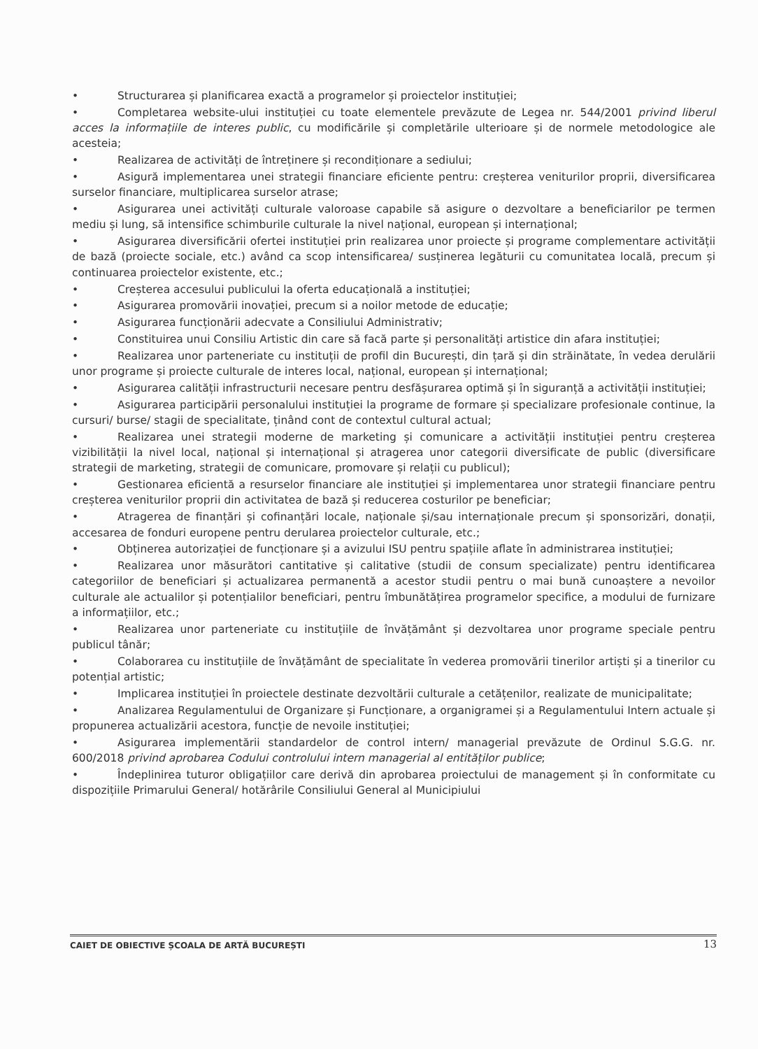• Structurarea și planificarea exactă a programelor și proiectelor instituției;
• Completarea website-ului instituției cu toate elementele prevăzute de Legea nr. 544/2001 privind liberul acces la informațiile de interes public, cu modificările și completările ulterioare și de normele metodologice ale acesteia;
• Realizarea de activități de întreținere și recondiționare a sediului;
• Asigură implementarea unei strategii financiare eficiente pentru: creșterea veniturilor proprii, diversificarea surselor financiare, multiplicarea surselor atrase;
• Asigurarea unei activități culturale valoroase capabile să asigure o dezvoltare a beneficiarilor pe termen mediu și lung, să intensifice schimburile culturale la nivel național, european și internațional;
• Asigurarea diversificării ofertei instituției prin realizarea unor proiecte și programe complementare activității de bază (proiecte sociale, etc.) având ca scop intensificarea/ susținerea legăturii cu comunitatea locală, precum și continuarea proiectelor existente, etc.;
• Creșterea accesului publicului la oferta educațională a instituției;
• Asigurarea promovării inovației, precum si a noilor metode de educație;
• Asigurarea funcționării adecvate a Consiliului Administrativ;
• Constituirea unui Consiliu Artistic din care să facă parte și personalități artistice din afara instituției;
• Realizarea unor parteneriate cu instituții de profil din București, din țară și din străinătate, în vedea derulării unor programe și proiecte culturale de interes local, național, european și internațional;
• Asigurarea calității infrastructurii necesare pentru desfășurarea optimă și în siguranță a activității instituției;
• Asigurarea participării personalului instituției la programe de formare și specializare profesionale continue, la cursuri/ burse/ stagii de specialitate, ținând cont de contextul cultural actual;
• Realizarea unei strategii moderne de marketing și comunicare a activității instituției pentru creșterea vizibilității la nivel local, național și internațional și atragerea unor categorii diversificate de public (diversificare strategii de marketing, strategii de comunicare, promovare și relații cu publicul);
• Gestionarea eficientă a resurselor financiare ale instituției și implementarea unor strategii financiare pentru creșterea veniturilor proprii din activitatea de bază și reducerea costurilor pe beneficiar;
• Atragerea de finanțări și cofinanțări locale, naționale și/sau internaționale precum și sponsorizări, donații, accesarea de fonduri europene pentru derularea proiectelor culturale, etc.;
• Obținerea autorizației de funcționare și a avizului ISU pentru spațiile aflate în administrarea instituției;
• Realizarea unor măsurători cantitative și calitative (studii de consum specializate) pentru identificarea categoriilor de beneficiari și actualizarea permanentă a acestor studii pentru o mai bună cunoaștere a nevoilor culturale ale actualilor și potențialilor beneficiari, pentru îmbunătățirea programelor specifice, a modului de furnizare a informațiilor, etc.;
• Realizarea unor parteneriate cu instituțiile de învățământ și dezvoltarea unor programe speciale pentru publicul tânăr;
• Colaborarea cu instituțiile de învățământ de specialitate în vederea promovării tinerilor artiști și a tinerilor cu potențial artistic;
• Implicarea instituției în proiectele destinate dezvoltării culturale a cetățenilor, realizate de municipalitate;
• Analizarea Regulamentului de Organizare și Funcționare, a organigramei și a Regulamentului Intern actuale și propunerea actualizării acestora, funcție de nevoile instituției;
• Asigurarea implementării standardelor de control intern/ managerial prevăzute de Ordinul S.G.G. nr. 600/2018 privind aprobarea Codului controlului intern managerial al entităților publice;
• Îndeplinirea tuturor obligațiilor care derivă din aprobarea proiectului de management și în conformitate cu dispozițiile Primarului General/ hotărârile Consiliului General al Municipiului
CAIET DE OBIECTIVE ȘCOALA DE ARTĂ BUCUREȘTI 13